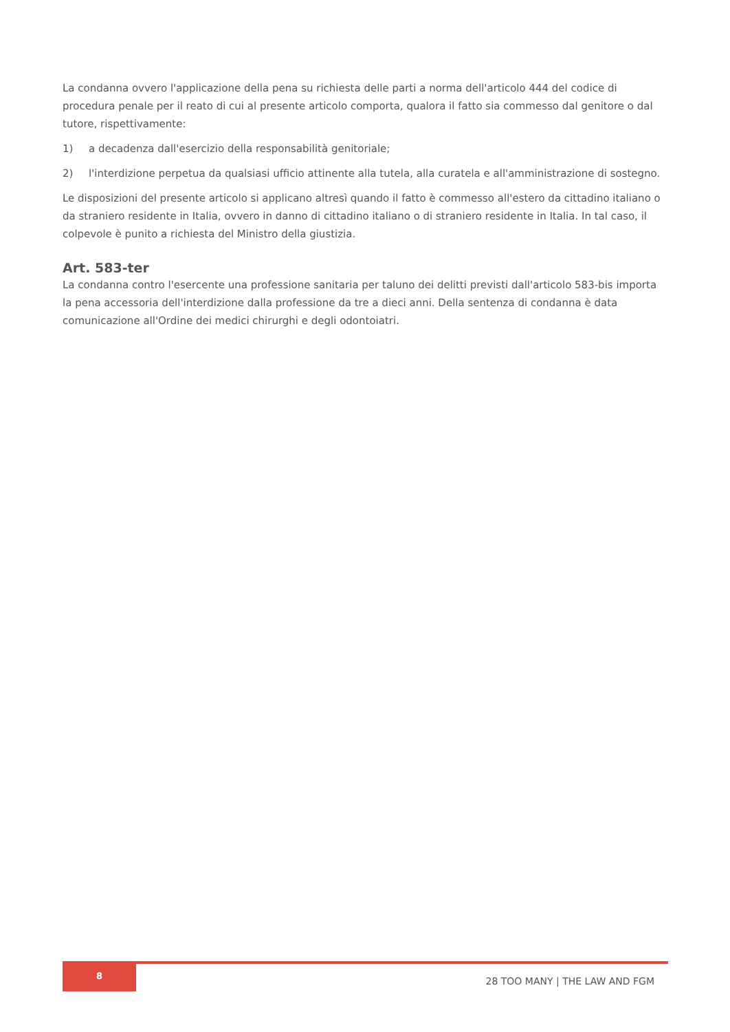La condanna ovvero l'applicazione della pena su richiesta delle parti a norma dell'articolo 444 del codice di procedura penale per il reato di cui al presente articolo comporta, qualora il fatto sia commesso dal genitore o dal tutore, rispettivamente:
1) a decadenza dall'esercizio della responsabilità genitoriale;
2) l'interdizione perpetua da qualsiasi ufficio attinente alla tutela, alla curatela e all'amministrazione di sostegno.
Le disposizioni del presente articolo si applicano altresì quando il fatto è commesso all'estero da cittadino italiano o da straniero residente in Italia, ovvero in danno di cittadino italiano o di straniero residente in Italia. In tal caso, il colpevole è punito a richiesta del Ministro della giustizia.
Art. 583-ter
La condanna contro l'esercente una professione sanitaria per taluno dei delitti previsti dall'articolo 583-bis importa la pena accessoria dell'interdizione dalla professione da tre a dieci anni. Della sentenza di condanna è data comunicazione all'Ordine dei medici chirurghi e degli odontoiatri.
8
28 TOO MANY | THE LAW AND FGM